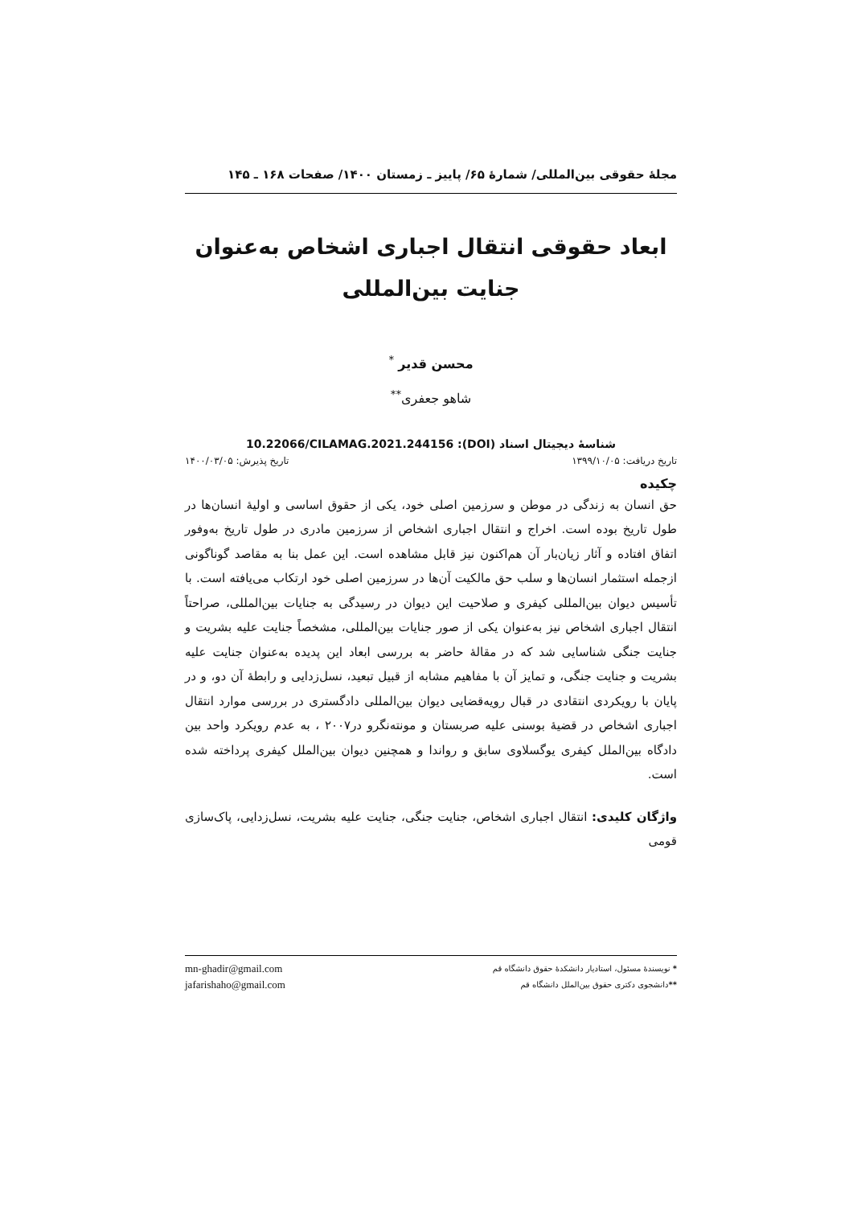مجلهٔ حقوقی بین‌المللی/ شمارهٔ ۶۵/ پاییز ـ زمستان ۱۴۰۰/ صفحات ۱۶۸ ـ ۱۴۵
ابعاد حقوقی انتقال اجباری اشخاص به‌عنوان
جنایت بین‌المللی
محسن قدیر <sup>*</sup>
شاهو جعفری<sup>**</sup>
شناسهٔ دیجیتال اسناد (DOI): 10.22066/CILAMAG.2021.244156
تاریخ دریافت: ۱۳۹۹/۱۰/۰۵ تاریخ پذیرش: ۱۴۰۰/۰۳/۰۵
چکیده
حق انسان به زندگی در موطن و سرزمین اصلی خود، یکی از حقوق اساسی و اولیهٔ انسان‌ها در طول تاریخ بوده است. اخراج و انتقال اجباری اشخاص از سرزمین مادری در طول تاریخ به‌وفور اتفاق افتاده و آثار زیان‌بار آن هم‌اکنون نیز قابل مشاهده است. این عمل بنا به مقاصد گوناگونی ازجمله استثمار انسان‌ها و سلب حق مالکیت آن‌ها در سرزمین اصلی خود ارتکاب می‌یافته است. با تأسیس دیوان بین‌المللی کیفری و صلاحیت این دیوان در رسیدگی به جنایات بین‌المللی، صراحتاً انتقال اجباری اشخاص نیز به‌عنوان یکی از صور جنایات بین‌المللی، مشخصاً جنایت علیه بشریت و جنایت جنگی شناسایی شد که در مقالهٔ حاضر به بررسی ابعاد این پدیده به‌عنوان جنایت علیه بشریت و جنایت جنگی، و تمایز آن با مفاهیم مشابه از قبیل تبعید، نسل‌زدایی و رابطهٔ آن دو، و در پایان با رویکردی انتقادی در قبال رویه‌قضایی دیوان بین‌المللی دادگستری در بررسی موارد انتقال اجباری اشخاص در قضیهٔ بوسنی علیه صربستان و مونته‌نگرو در۲۰۰۷ ، به عدم رویکرد واحد بین دادگاه بین‌الملل کیفری یوگسلاوی سابق و رواندا و همچنین دیوان بین‌الملل کیفری پرداخته شده است.
واژگان کلیدی: انتقال اجباری اشخاص، جنایت جنگی، جنایت علیه بشریت، نسل‌زدایی، پاک‌سازی قومی
* نویسندهٔ مسئول، استادیار دانشکدهٔ حقوق دانشگاه قم mn-ghadir@gmail.com
**دانشجوی دکتری حقوق بین‌الملل دانشگاه قم jafarishaho@gmail.com